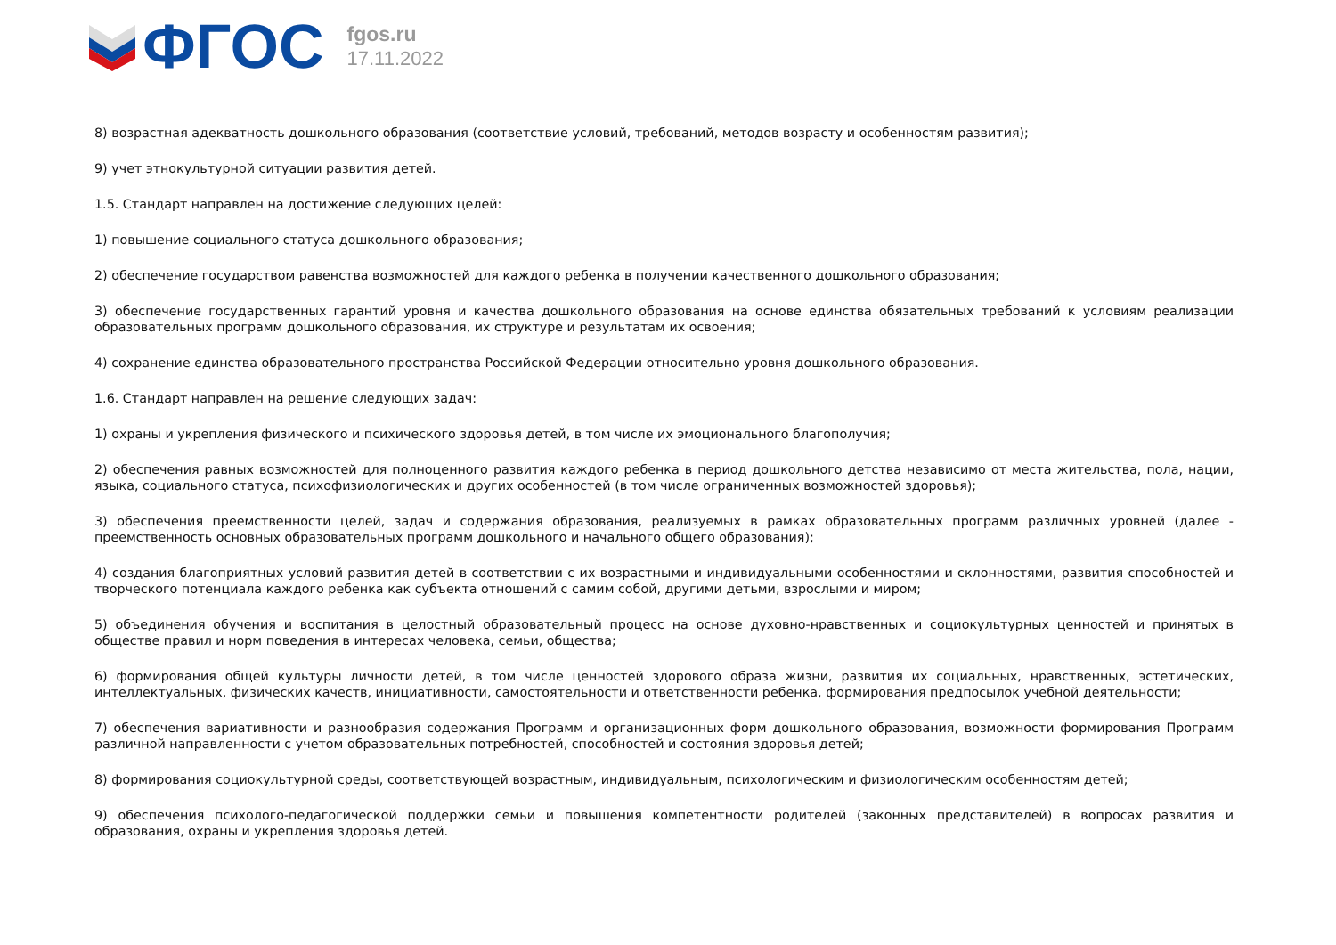ФГОС
fgos.ru
17.11.2022
8) возрастная адекватность дошкольного образования (соответствие условий, требований, методов возрасту и особенностям развития);
9) учет этнокультурной ситуации развития детей.
1.5. Стандарт направлен на достижение следующих целей:
1) повышение социального статуса дошкольного образования;
2) обеспечение государством равенства возможностей для каждого ребенка в получении качественного дошкольного образования;
3) обеспечение государственных гарантий уровня и качества дошкольного образования на основе единства обязательных требований к условиям реализации образовательных программ дошкольного образования, их структуре и результатам их освоения;
4) сохранение единства образовательного пространства Российской Федерации относительно уровня дошкольного образования.
1.6. Стандарт направлен на решение следующих задач:
1) охраны и укрепления физического и психического здоровья детей, в том числе их эмоционального благополучия;
2) обеспечения равных возможностей для полноценного развития каждого ребенка в период дошкольного детства независимо от места жительства, пола, нации, языка, социального статуса, психофизиологических и других особенностей (в том числе ограниченных возможностей здоровья);
3) обеспечения преемственности целей, задач и содержания образования, реализуемых в рамках образовательных программ различных уровней (далее - преемственность основных образовательных программ дошкольного и начального общего образования);
4) создания благоприятных условий развития детей в соответствии с их возрастными и индивидуальными особенностями и склонностями, развития способностей и творческого потенциала каждого ребенка как субъекта отношений с самим собой, другими детьми, взрослыми и миром;
5) объединения обучения и воспитания в целостный образовательный процесс на основе духовно-нравственных и социокультурных ценностей и принятых в обществе правил и норм поведения в интересах человека, семьи, общества;
6) формирования общей культуры личности детей, в том числе ценностей здорового образа жизни, развития их социальных, нравственных, эстетических, интеллектуальных, физических качеств, инициативности, самостоятельности и ответственности ребенка, формирования предпосылок учебной деятельности;
7) обеспечения вариативности и разнообразия содержания Программ и организационных форм дошкольного образования, возможности формирования Программ различной направленности с учетом образовательных потребностей, способностей и состояния здоровья детей;
8) формирования социокультурной среды, соответствующей возрастным, индивидуальным, психологическим и физиологическим особенностям детей;
9) обеспечения психолого-педагогической поддержки семьи и повышения компетентности родителей (законных представителей) в вопросах развития и образования, охраны и укрепления здоровья детей.